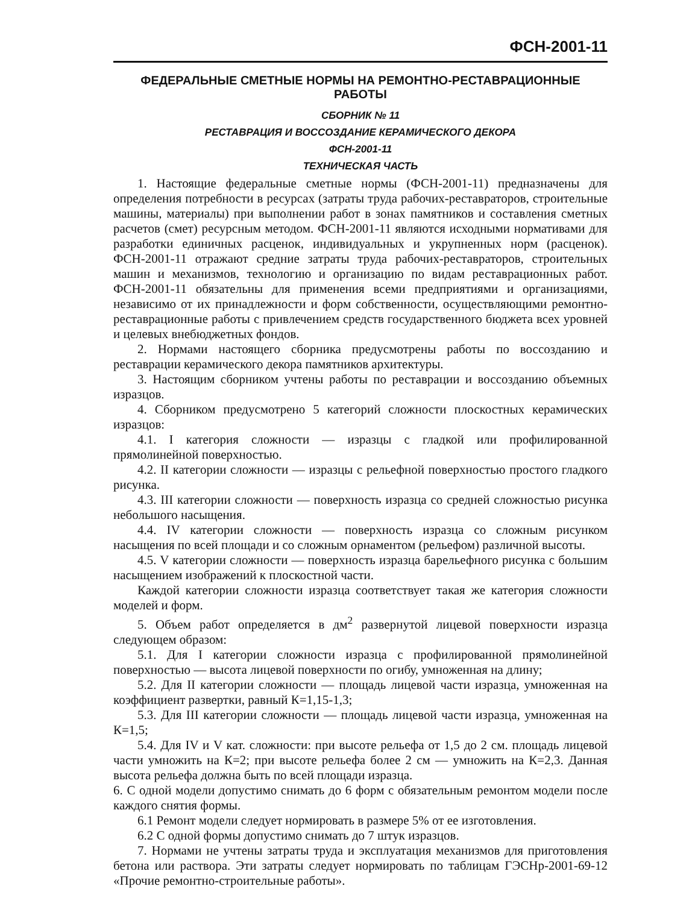ФСН-2001-11
ФЕДЕРАЛЬНЫЕ СМЕТНЫЕ НОРМЫ НА РЕМОНТНО-РЕСТАВРАЦИОННЫЕ РАБОТЫ
СБОРНИК № 11
РЕСТАВРАЦИЯ И ВОССОЗДАНИЕ КЕРАМИЧЕСКОГО ДЕКОРА
ФСН-2001-11
ТЕХНИЧЕСКАЯ ЧАСТЬ
1. Настоящие федеральные сметные нормы (ФСН-2001-11) предназначены для определения потребности в ресурсах (затраты труда рабочих-реставраторов, строительные машины, материалы) при выполнении работ в зонах памятников и составления сметных расчетов (смет) ресурсным методом. ФСН-2001-11 являются исходными нормативами для разработки единичных расценок, индивидуальных и укрупненных норм (расценок). ФСН-2001-11 отражают средние затраты труда рабочих-реставраторов, строительных машин и механизмов, технологию и организацию по видам реставрационных работ. ФСН-2001-11 обязательны для применения всеми предприятиями и организациями, независимо от их принадлежности и форм собственности, осуществляющими ремонтно-реставрационные работы с привлечением средств государственного бюджета всех уровней и целевых внебюджетных фондов.
2. Нормами настоящего сборника предусмотрены работы по воссозданию и реставрации керамического декора памятников архитектуры.
3. Настоящим сборником учтены работы по реставрации и воссозданию объемных изразцов.
4. Сборником предусмотрено 5 категорий сложности плоскостных керамических изразцов:
4.1. I категория сложности — изразцы с гладкой или профилированной прямолинейной поверхностью.
4.2. II категории сложности — изразцы с рельефной поверхностью простого гладкого рисунка.
4.3. III категории сложности — поверхность изразца со средней сложностью рисунка небольшого насыщения.
4.4. IV категории сложности — поверхность изразца со сложным рисунком насыщения по всей площади и со сложным орнаментом (рельефом) различной высоты.
4.5. V категории сложности — поверхность изразца барельефного рисунка с большим насыщением изображений к плоскостной части.
Каждой категории сложности изразца соответствует такая же категория сложности моделей и форм.
5. Объем работ определяется в дм<sup>2</sup> развернутой лицевой поверхности изразца следующем образом:
5.1. Для I категории сложности изразца с профилированной прямолинейной поверхностью — высота лицевой поверхности по огибу, умноженная на длину;
5.2. Для II категории сложности — площадь лицевой части изразца, умноженная на коэффициент развертки, равный К=1,15-1,3;
5.3. Для III категории сложности — площадь лицевой части изразца, умноженная на К=1,5;
5.4. Для IV и V кат. сложности: при высоте рельефа от 1,5 до 2 см. площадь лицевой части умножить на К=2; при высоте рельефа более 2 см — умножить на К=2,3. Данная высота рельефа должна быть по всей площади изразца.
6. С одной модели допустимо снимать до 6 форм с обязательным ремонтом модели после каждого снятия формы.
6.1 Ремонт модели следует нормировать в размере 5% от ее изготовления.
6.2 С одной формы допустимо снимать до 7 штук изразцов.
7. Нормами не учтены затраты труда и эксплуатация механизмов для приготовления бетона или раствора. Эти затраты следует нормировать по таблицам ГЭСНр-2001-69-12 «Прочие ремонтно-строительные работы».